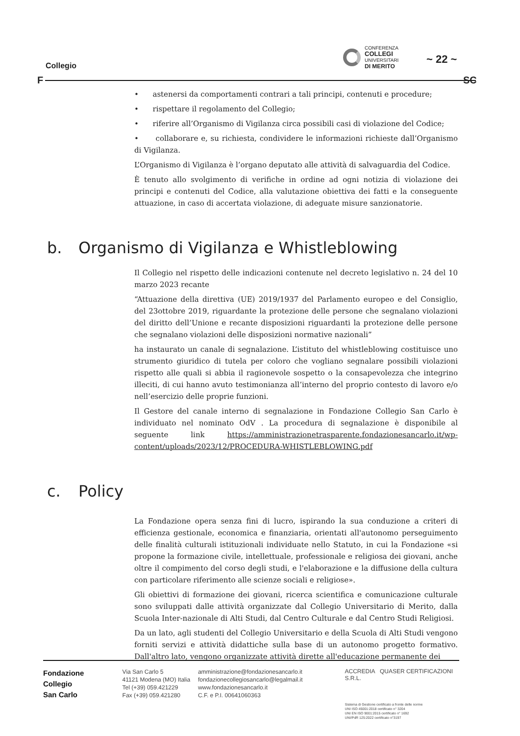Collegio
CONFERENZA
COLLEGI
UNIVERSITARI
DI MERITO
~ 22 ~
F SC
• astenersi da comportamenti contrari a tali principi, contenuti e procedure;
• rispettare il regolamento del Collegio;
• riferire all’Organismo di Vigilanza circa possibili casi di violazione del Codice;
• collaborare e, su richiesta, condividere le informazioni richieste dall’Organismo di Vigilanza.
L’Organismo di Vigilanza è l’organo deputato alle attività di salvaguardia del Codice.
È tenuto allo svolgimento di verifiche in ordine ad ogni notizia di violazione dei principi e contenuti del Codice, alla valutazione obiettiva dei fatti e la conseguente attuazione, in caso di accertata violazione, di adeguate misure sanzionatorie.
b. Organismo di Vigilanza e Whistleblowing
Il Collegio nel rispetto delle indicazioni contenute nel decreto legislativo n. 24 del 10 marzo 2023 recante
“Attuazione della direttiva (UE) 2019/1937 del Parlamento europeo e del Consiglio, del 23ottobre 2019, riguardante la protezione delle persone che segnalano violazioni del diritto dell’Unione e recante disposizioni riguardanti la protezione delle persone che segnalano violazioni delle disposizioni normative nazionali”
ha instaurato un canale di segnalazione. L’istituto del whistleblowing costituisce uno strumento giuridico di tutela per coloro che vogliano segnalare possibili violazioni rispetto alle quali si abbia il ragionevole sospetto o la consapevolezza che integrino illeciti, di cui hanno avuto testimonianza all’interno del proprio contesto di lavoro e/o nell’esercizio delle proprie funzioni.
Il Gestore del canale interno di segnalazione in Fondazione Collegio San Carlo è individuato nel nominato OdV . La procedura di segnalazione è disponibile al seguente link https://amministrazionetrasparente.fondazionesancarlo.it/wp-content/uploads/2023/12/PROCEDURA-WHISTLEBLOWING.pdf
c. Policy
La Fondazione opera senza fini di lucro, ispirando la sua conduzione a criteri di efficienza gestionale, economica e finanziaria, orientati all'autonomo perseguimento delle finalità culturali istituzionali individuate nello Statuto, in cui la Fondazione «si propone la formazione civile, intellettuale, professionale e religiosa dei giovani, anche oltre il compimento del corso degli studi, e l'elaborazione e la diffusione della cultura con particolare riferimento alle scienze sociali e religiose».
Gli obiettivi di formazione dei giovani, ricerca scientifica e comunicazione culturale sono sviluppati dalle attività organizzate dal Collegio Universitario di Merito, dalla Scuola Inter-nazionale di Alti Studi, dal Centro Culturale e dal Centro Studi Religiosi.
Da un lato, agli studenti del Collegio Universitario e della Scuola di Alti Studi vengono forniti servizi e attività didattiche sulla base di un autonomo progetto formativo. Dall'altro lato, vengono organizzate attività dirette all'educazione permanente dei
Fondazione
Collegio
San Carlo
Via San Carlo 5
41121 Modena (MO) Italia
Tel (+39) 059.421229
Fax (+39) 059.421280
amministrazione@fondazionesancarlo.it
fondazionecollegiosancarlo@legalmail.it
www.fondazionesancarlo.it
C.F. e P.I. 00641060363
ACCREDIA QUASER CERTIFICAZIONI S.R.L.
Sistema di Gestione certificato a fronte delle norme
UNI ISO 45001:2018 certificato n° 3204
UNI EN ISO 9001:2015 certificato n° 1692
UNI/PdR 125:2022 certificato n°3197